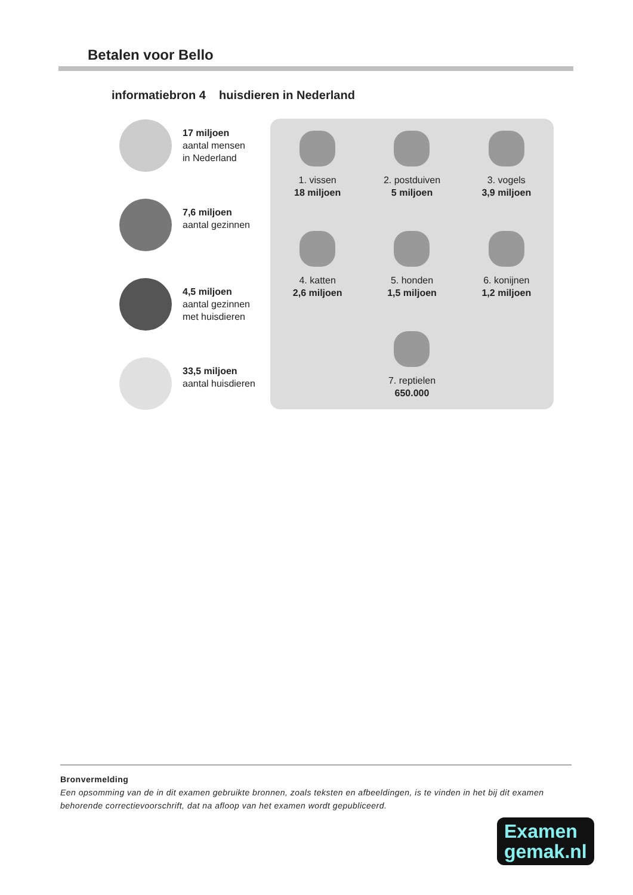Betalen voor Bello
informatiebron 4 huisdieren in Nederland
17 miljoen
aantal mensen
in Nederland
7,6 miljoen
aantal gezinnen
4,5 miljoen
aantal gezinnen
met huisdieren
33,5 miljoen
aantal huisdieren
1. vissen
18 miljoen
2. postduiven
5 miljoen
3. vogels
3,9 miljoen
4. katten
2,6 miljoen
5. honden
1,5 miljoen
6. konijnen
1,2 miljoen
7. reptielen
650.000
Bronvermelding
Een opsomming van de in dit examen gebruikte bronnen, zoals teksten en afbeeldingen, is te vinden in het bij dit examen behorende correctievoorschrift, dat na afloop van het examen wordt gepubliceerd.
Examen
gemak.nl